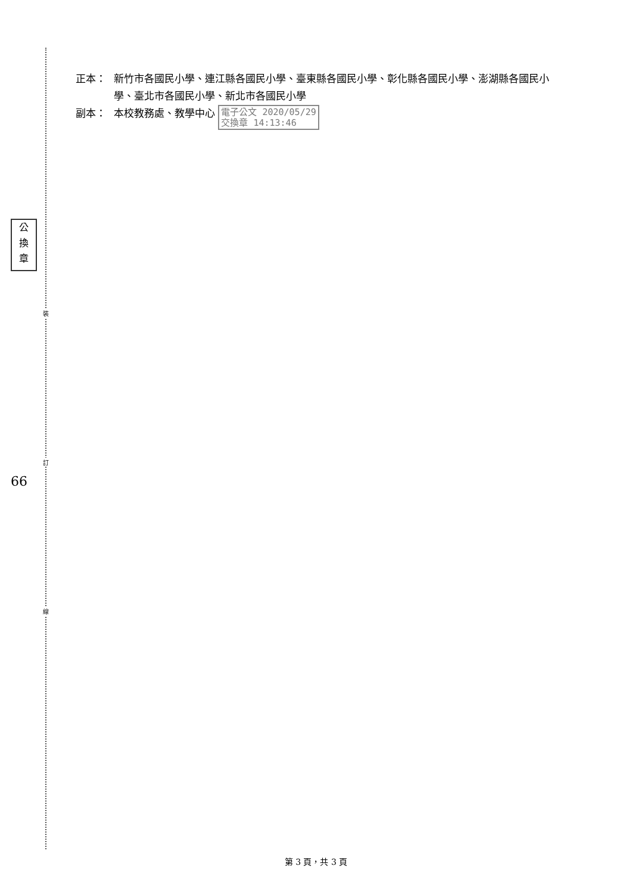公
換
章
66
裝
訂
線
正本： 新竹市各國民小學、連江縣各國民小學、臺東縣各國民小學、彰化縣各國民小學、澎湖縣各國民小學、臺北市各國民小學、新北市各國民小學
副本： 本校教務處、教學中心 電子公文 2020/05/29
交換章 14:13:46
第 3 頁，共 3 頁